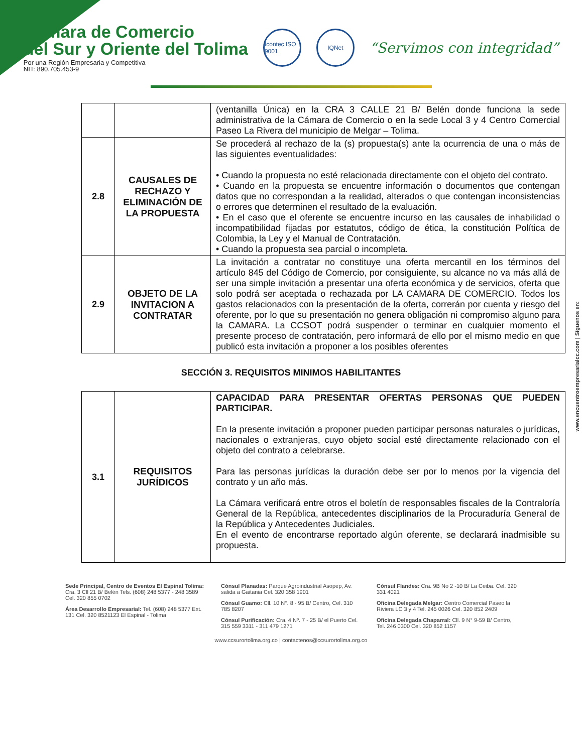Cámara de Comercio
del Sur y Oriente del Tolima
Por una Región Empresaria y Competitiva
NIT: 890.705.453-9
Icontec ISO 9001
IQNet
“Servimos con integridad”
| | | (ventanilla Única) en la CRA 3 CALLE 21 B/ Belén donde funciona la sede administrativa de la Cámara de Comercio o en la sede Local 3 y 4 Centro Comercial Paseo La Rivera del municipio de Melgar – Tolima. |
| 2.8 | CAUSALES DE RECHAZO Y ELIMINACIÓN DE LA PROPUESTA | Se procederá al rechazo de la (s) propuesta(s) ante la ocurrencia de una o más de las siguientes eventualidades: • Cuando la propuesta no esté relacionada directamente con el objeto del contrato. • Cuando en la propuesta se encuentre información o documentos que contengan datos que no correspondan a la realidad, alterados o que contengan inconsistencias o errores que determinen el resultado de la evaluación. • En el caso que el oferente se encuentre incurso en las causales de inhabilidad o incompatibilidad fijadas por estatutos, código de ética, la constitución Política de Colombia, la Ley y el Manual de Contratación. • Cuando la propuesta sea parcial o incompleta. |
| 2.9 | OBJETO DE LA INVITACION A CONTRATAR | La invitación a contratar no constituye una oferta mercantil en los términos del artículo 845 del Código de Comercio, por consiguiente, su alcance no va más allá de ser una simple invitación a presentar una oferta económica y de servicios, oferta que solo podrá ser aceptada o rechazada por LA CAMARA DE COMERCIO. Todos los gastos relacionados con la presentación de la oferta, correrán por cuenta y riesgo del oferente, por lo que su presentación no genera obligación ni compromiso alguno para la CAMARA. La CCSOT podrá suspender o terminar en cualquier momento el presente proceso de contratación, pero informará de ello por el mismo medio en que publicó esta invitación a proponer a los posibles oferentes |
SECCIÓN 3. REQUISITOS MINIMOS HABILITANTES
| 3.1 | REQUISITOS JURÍDICOS | CAPACIDAD PARA PRESENTAR OFERTAS PERSONAS QUE PUEDEN PARTICIPAR. En la presente invitación a proponer pueden participar personas naturales o jurídicas, nacionales o extranjeras, cuyo objeto social esté directamente relacionado con el objeto del contrato a celebrarse. Para las personas jurídicas la duración debe ser por lo menos por la vigencia del contrato y un año más. La Cámara verificará entre otros el boletín de responsables fiscales de la Contraloría General de la República, antecedentes disciplinarios de la Procuraduría General de la República y Antecedentes Judiciales. En el evento de encontrarse reportado algún oferente, se declarará inadmisible su propuesta. |
www.encuentroempresarialcc.com | Síguenos en:
Sede Principal, Centro de Eventos El Espinal Tolima: Cra. 3 Cll 21 B/ Belén Tels. (608) 248 5377 - 248 3589 Cel. 320 855 0702
Área Desarrollo Empresarial: Tel. (608) 248 5377 Ext. 131 Cel. 320 8521123 El Espinal - Tolima
Cónsul Planadas: Parque Agroindustrial Asopep, Av. salida a Gaitania Cel. 320 358 1901
Cónsul Guamo: Cll. 10 N°. 8 - 95 B/ Centro, Cel. 310 785 8207
Cónsul Purificación: Cra. 4 Nº. 7 - 25 B/ el Puerto Cel. 315 559 3311 - 311 479 1271
Cónsul Flandes: Cra. 9B No 2 -10 B/ La Ceiba. Cel. 320 331 4021
Oficina Delegada Melgar: Centro Comercial Paseo la Riviera LC 3 y 4 Tel. 245 0026 Cel. 320 852 2409
Oficina Delegada Chaparral: Cll. 9 N° 9-59 B/ Centro, Tel. 246 0300 Cel. 320 852 1157
www.ccsurortolima.org.co | contactenos@ccsurortolima.org.co